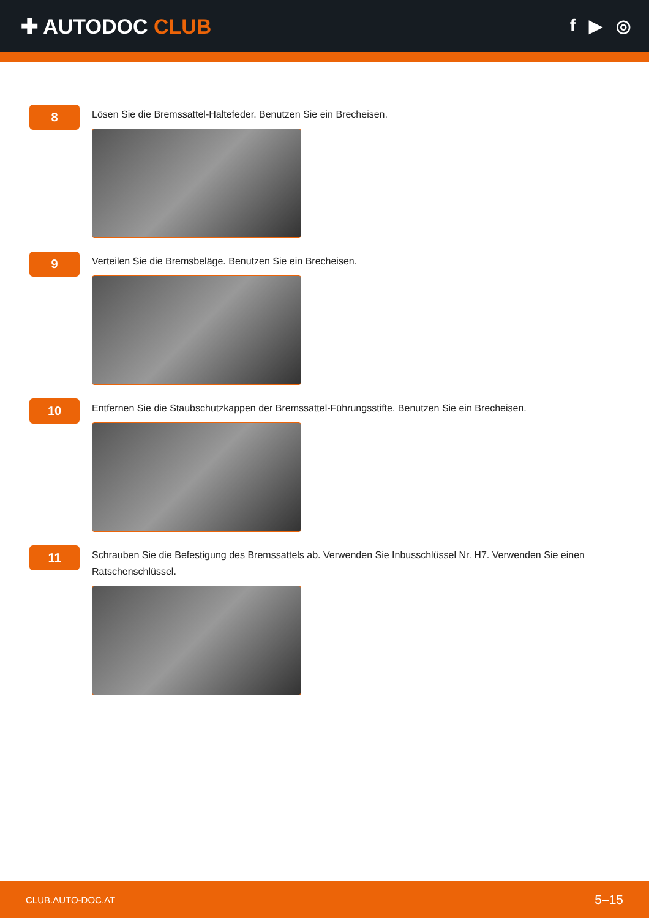✚ AUTODOC CLUB
f ▶ ◎
8
Lösen Sie die Bremssattel-Haltefeder. Benutzen Sie ein Brecheisen.
9
Verteilen Sie die Bremsbeläge. Benutzen Sie ein Brecheisen.
10
Entfernen Sie die Staubschutzkappen der Bremssattel-Führungsstifte. Benutzen Sie ein Brecheisen.
11
Schrauben Sie die Befestigung des Bremssattels ab. Verwenden Sie Inbusschlüssel Nr. H7. Verwenden Sie einen Ratschenschlüssel.
CLUB.AUTO-DOC.AT 5–15